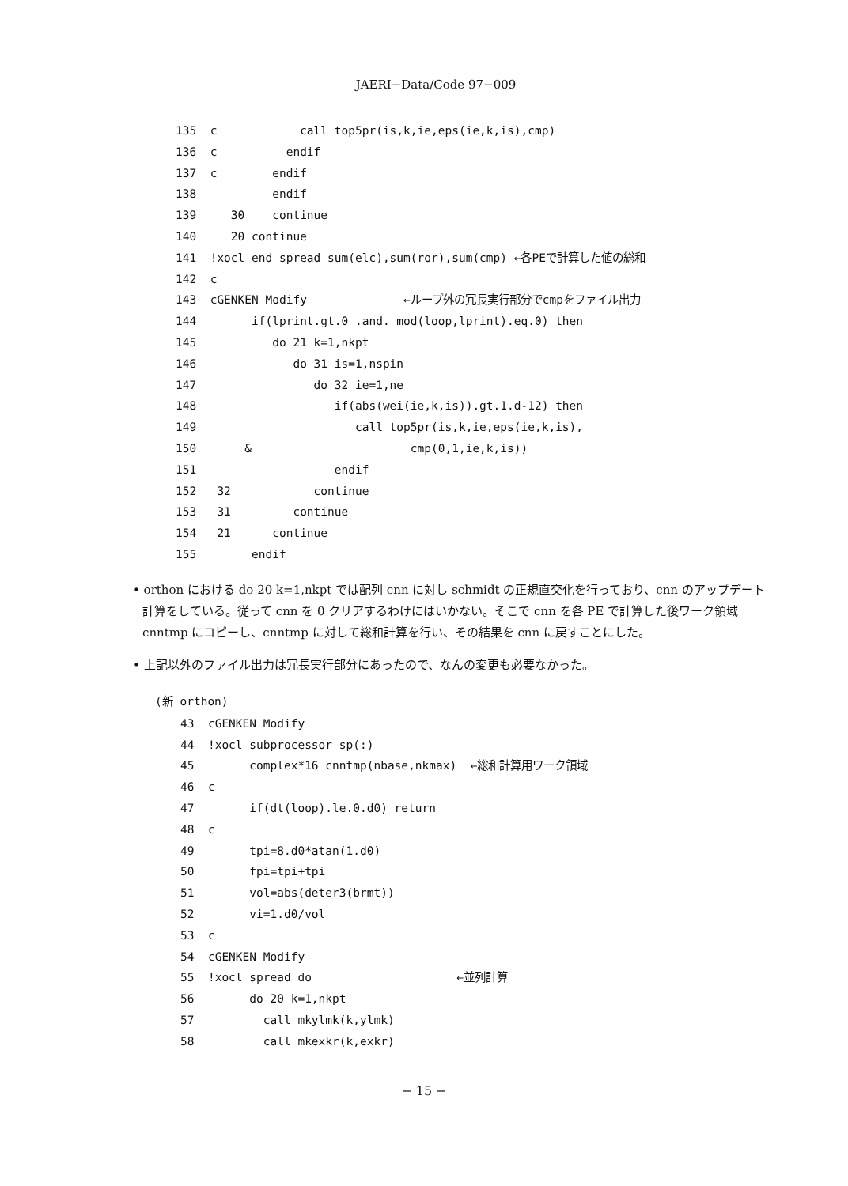JAERI−Data/Code 97−009
135  c            call top5pr(is,k,ie,eps(ie,k,is),cmp)
136  c          endif
137  c        endif
138           endif
139     30    continue
140     20 continue
141  !xocl end spread sum(elc),sum(ror),sum(cmp) ←各PEで計算した値の総和
142  c
143  cGENKEN Modify              ←ループ外の冗長実行部分でcmpをファイル出力
144        if(lprint.gt.0 .and. mod(loop,lprint).eq.0) then
145           do 21 k=1,nkpt
146              do 31 is=1,nspin
147                 do 32 ie=1,ne
148                    if(abs(wei(ie,k,is)).gt.1.d-12) then
149                       call top5pr(is,k,ie,eps(ie,k,is),
150       &                       cmp(0,1,ie,k,is))
151                    endif
152   32            continue
153   31         continue
154   21      continue
155        endif
• orthon における do 20 k=1,nkpt では配列 cnn に対し schmidt の正規直交化を行っており、cnn のアップデート計算をしている。従って cnn を 0 クリアするわけにはいかない。そこで cnn を各 PE で計算した後ワーク領域 cnntmp にコピーし、cnntmp に対して総和計算を行い、その結果を cnn に戻すことにした。
• 上記以外のファイル出力は冗長実行部分にあったので、なんの変更も必要なかった。
(新 orthon)
43  cGENKEN Modify
44  !xocl subprocessor sp(:)
45        complex*16 cnntmp(nbase,nkmax)  ←総和計算用ワーク領域
46  c
47        if(dt(loop).le.0.d0) return
48  c
49        tpi=8.d0*atan(1.d0)
50        fpi=tpi+tpi
51        vol=abs(deter3(brmt))
52        vi=1.d0/vol
53  c
54  cGENKEN Modify
55  !xocl spread do                     ←並列計算
56        do 20 k=1,nkpt
57          call mkylmk(k,ylmk)
58          call mkexkr(k,exkr)
− 15 −